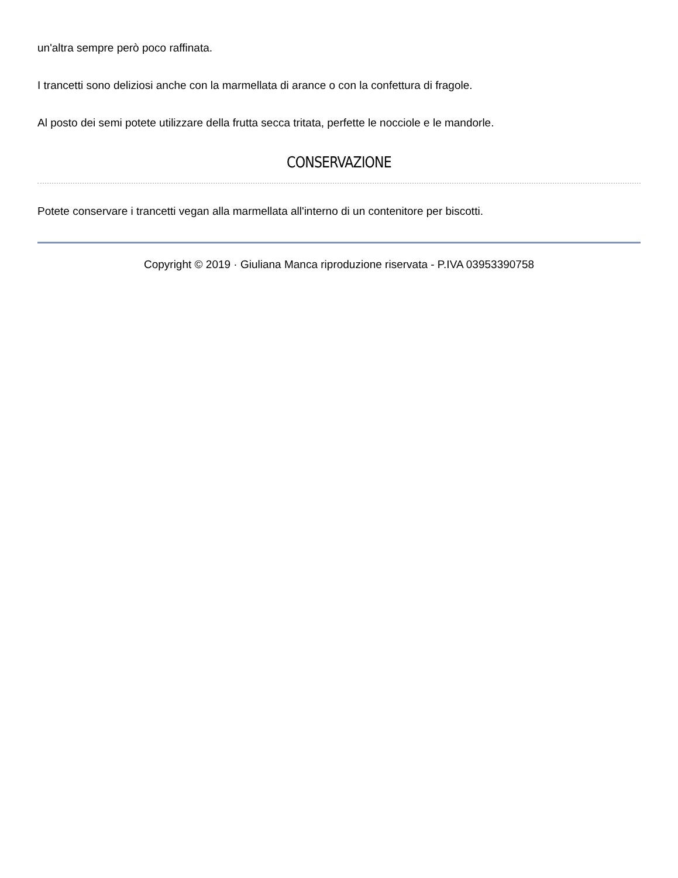un'altra sempre però poco raffinata.
I trancetti sono deliziosi anche con la marmellata di arance o con la confettura di fragole.
Al posto dei semi potete utilizzare della frutta secca tritata, perfette le nocciole e le mandorle.
CONSERVAZIONE
Potete conservare i trancetti vegan alla marmellata all'interno di un contenitore per biscotti.
Copyright © 2019 · Giuliana Manca riproduzione riservata - P.IVA 03953390758